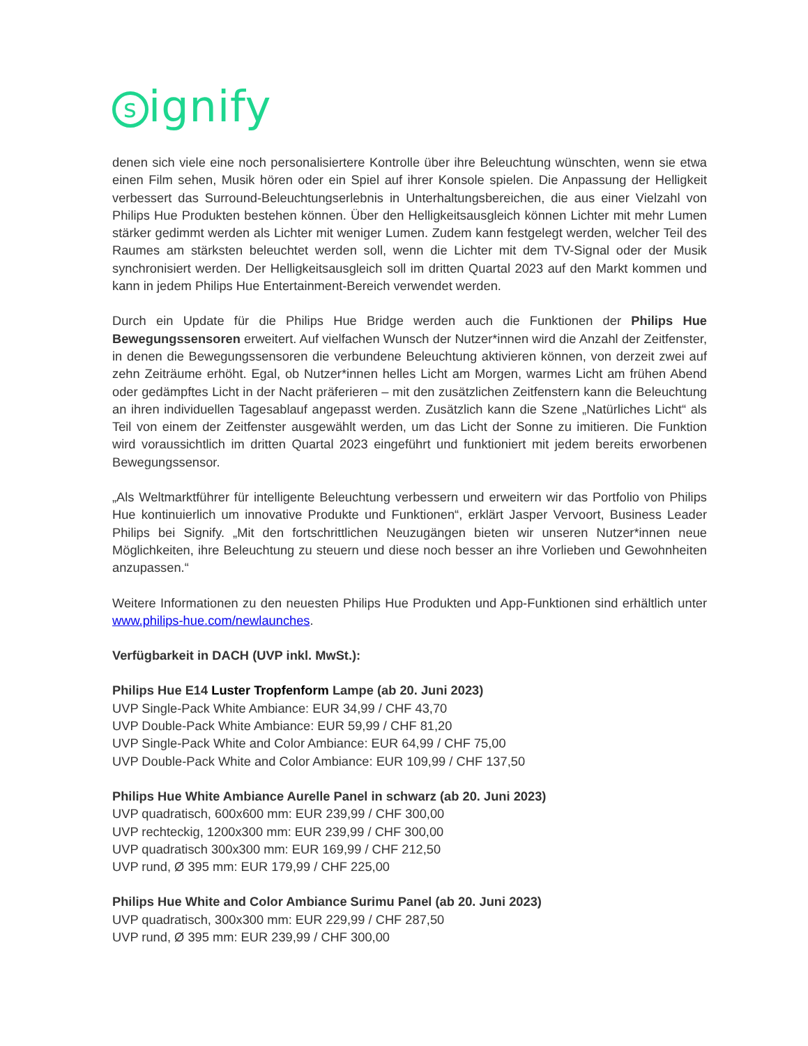signify
denen sich viele eine noch personalisiertere Kontrolle über ihre Beleuchtung wünschten, wenn sie etwa einen Film sehen, Musik hören oder ein Spiel auf ihrer Konsole spielen. Die Anpassung der Helligkeit verbessert das Surround-Beleuchtungserlebnis in Unterhaltungsbereichen, die aus einer Vielzahl von Philips Hue Produkten bestehen können. Über den Helligkeitsausgleich können Lichter mit mehr Lumen stärker gedimmt werden als Lichter mit weniger Lumen. Zudem kann festgelegt werden, welcher Teil des Raumes am stärksten beleuchtet werden soll, wenn die Lichter mit dem TV-Signal oder der Musik synchronisiert werden. Der Helligkeitsausgleich soll im dritten Quartal 2023 auf den Markt kommen und kann in jedem Philips Hue Entertainment-Bereich verwendet werden.
Durch ein Update für die Philips Hue Bridge werden auch die Funktionen der Philips Hue Bewegungssensoren erweitert. Auf vielfachen Wunsch der Nutzer*innen wird die Anzahl der Zeitfenster, in denen die Bewegungssensoren die verbundene Beleuchtung aktivieren können, von derzeit zwei auf zehn Zeiträume erhöht. Egal, ob Nutzer*innen helles Licht am Morgen, warmes Licht am frühen Abend oder gedämpftes Licht in der Nacht präferieren – mit den zusätzlichen Zeitfenstern kann die Beleuchtung an ihren individuellen Tagesablauf angepasst werden. Zusätzlich kann die Szene „Natürliches Licht“ als Teil von einem der Zeitfenster ausgewählt werden, um das Licht der Sonne zu imitieren. Die Funktion wird voraussichtlich im dritten Quartal 2023 eingeführt und funktioniert mit jedem bereits erworbenen Bewegungssensor.
„Als Weltmarktführer für intelligente Beleuchtung verbessern und erweitern wir das Portfolio von Philips Hue kontinuierlich um innovative Produkte und Funktionen“, erklärt Jasper Vervoort, Business Leader Philips bei Signify. „Mit den fortschrittlichen Neuzugängen bieten wir unseren Nutzer*innen neue Möglichkeiten, ihre Beleuchtung zu steuern und diese noch besser an ihre Vorlieben und Gewohnheiten anzupassen.“
Weitere Informationen zu den neuesten Philips Hue Produkten und App-Funktionen sind erhältlich unter www.philips-hue.com/newlaunches.
Verfügbarkeit in DACH (UVP inkl. MwSt.):
Philips Hue E14 Luster Tropfenform Lampe (ab 20. Juni 2023)
UVP Single-Pack White Ambiance: EUR 34,99 / CHF 43,70
UVP Double-Pack White Ambiance: EUR 59,99 / CHF 81,20
UVP Single-Pack White and Color Ambiance: EUR 64,99 / CHF 75,00
UVP Double-Pack White and Color Ambiance: EUR 109,99 / CHF 137,50
Philips Hue White Ambiance Aurelle Panel in schwarz (ab 20. Juni 2023)
UVP quadratisch, 600x600 mm: EUR 239,99 / CHF 300,00
UVP rechteckig, 1200x300 mm: EUR 239,99 / CHF 300,00
UVP quadratisch 300x300 mm: EUR 169,99 / CHF 212,50
UVP rund, Ø 395 mm: EUR 179,99 / CHF 225,00
Philips Hue White and Color Ambiance Surimu Panel (ab 20. Juni 2023)
UVP quadratisch, 300x300 mm: EUR 229,99 / CHF 287,50
UVP rund, Ø 395 mm: EUR 239,99 / CHF 300,00